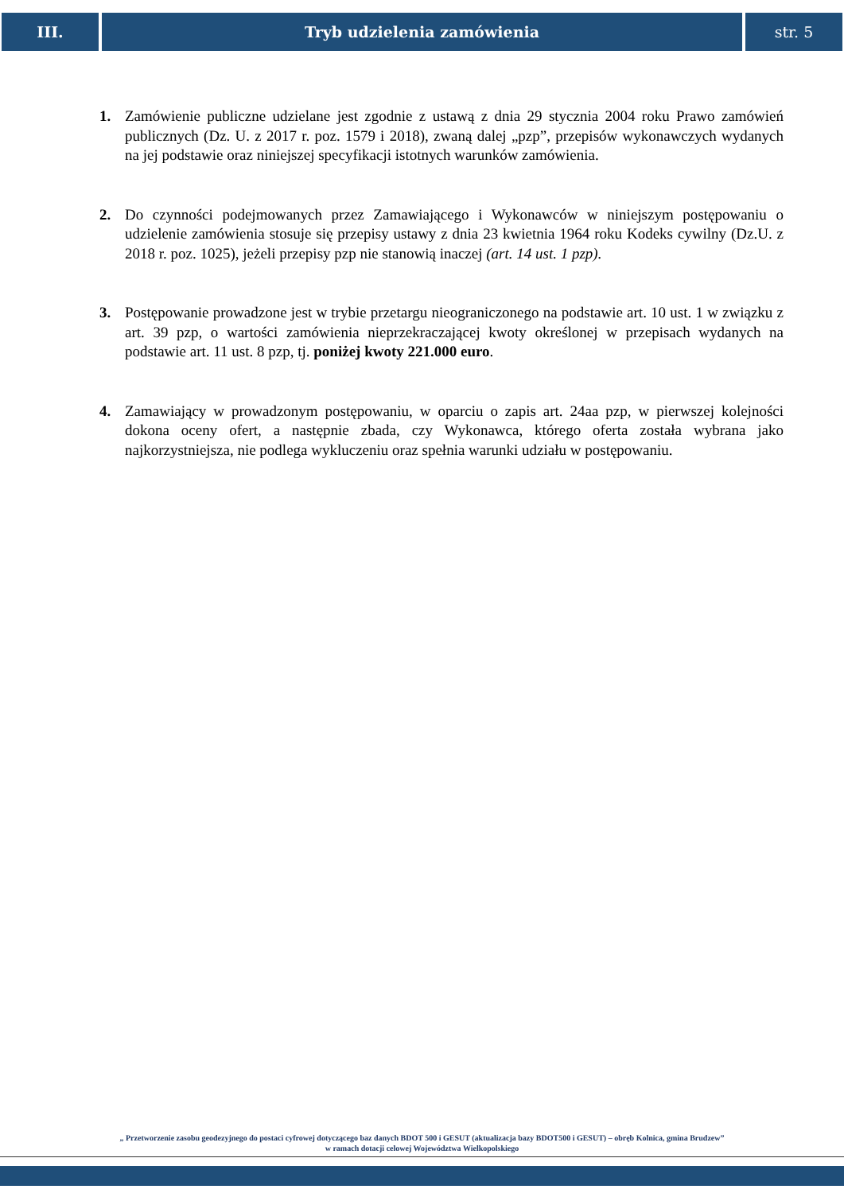III. Tryb udzielenia zamówienia str. 5
1. Zamówienie publiczne udzielane jest zgodnie z ustawą z dnia 29 stycznia 2004 roku Prawo zamówień publicznych (Dz. U. z 2017 r. poz. 1579 i 2018), zwaną dalej „pzp”, przepisów wykonawczych wydanych na jej podstawie oraz niniejszej specyfikacji istotnych warunków zamówienia.
2. Do czynności podejmowanych przez Zamawiającego i Wykonawców w niniejszym postępowaniu o udzielenie zamówienia stosuje się przepisy ustawy z dnia 23 kwietnia 1964 roku Kodeks cywilny (Dz.U. z 2018 r. poz. 1025), jeżeli przepisy pzp nie stanowią inaczej (art. 14 ust. 1 pzp).
3. Postępowanie prowadzone jest w trybie przetargu nieograniczonego na podstawie art. 10 ust. 1 w związku z art. 39 pzp, o wartości zamówienia nieprzekraczającej kwoty określonej w przepisach wydanych na podstawie art. 11 ust. 8 pzp, tj. poniżej kwoty 221.000 euro.
4. Zamawiający w prowadzonym postępowaniu, w oparciu o zapis art. 24aa pzp, w pierwszej kolejności dokona oceny ofert, a następnie zbada, czy Wykonawca, którego oferta została wybrana jako najkorzystniejsza, nie podlega wykluczeniu oraz spełnia warunki udziału w postępowaniu.
„ Przetworzenie zasobu geodezyjnego do postaci cyfrowej dotyczącego baz danych BDOT 500 i GESUT (aktualizacja bazy BDOT500 i GESUT) – obręb Kolnica, gmina Brudzew”
w ramach dotacji celowej Województwa Wielkopolskiego